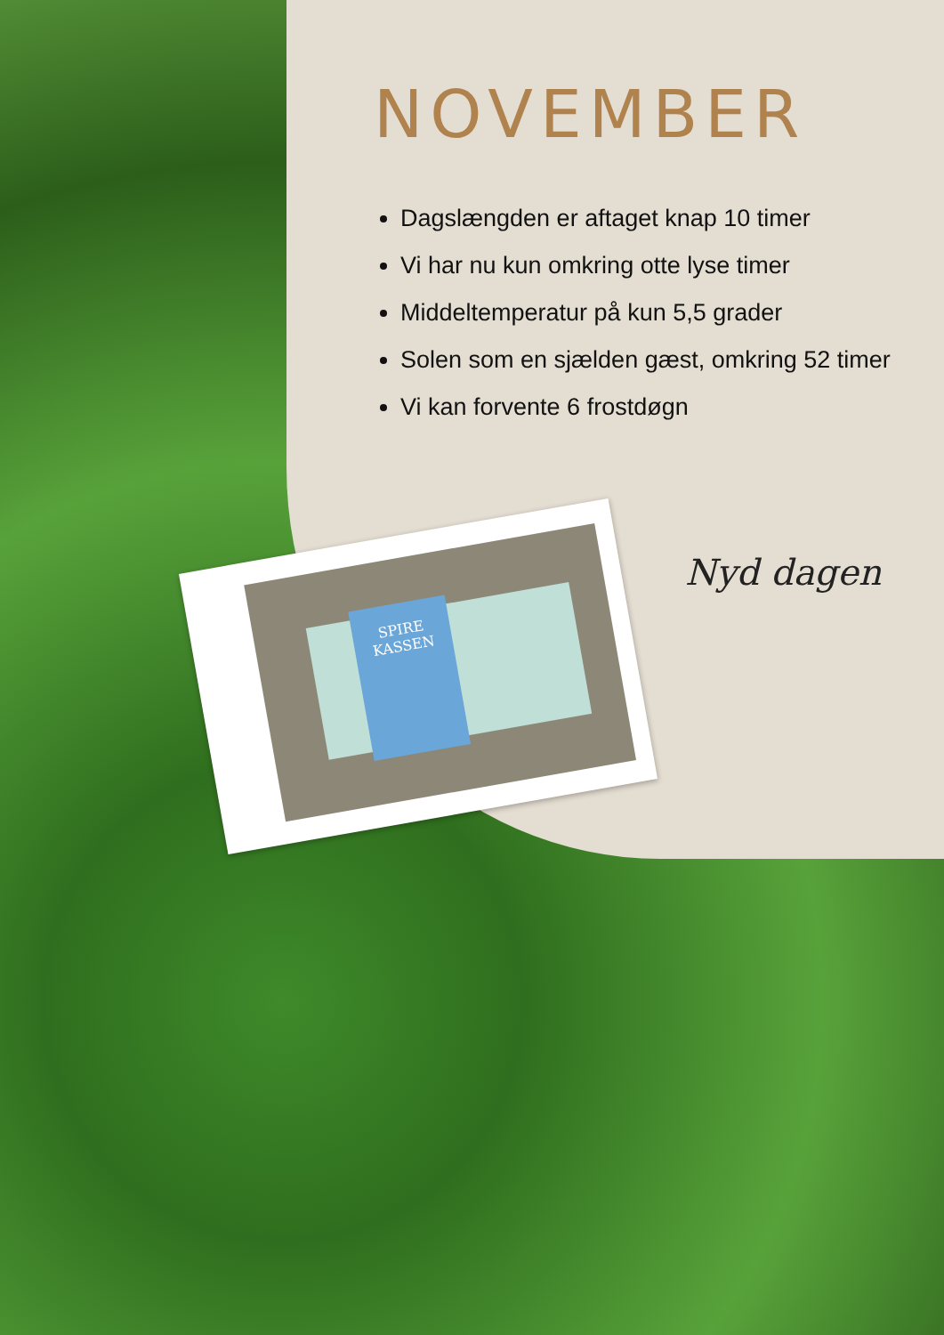NOVEMBER
Dagslængden er aftaget knap 10 timer
Vi har nu kun omkring otte lyse timer
Middeltemperatur på kun 5,5 grader
Solen som en sjælden gæst, omkring 52 timer
Vi kan forvente 6 frostdøgn
SPIRE KASSEN
Nyd dagen